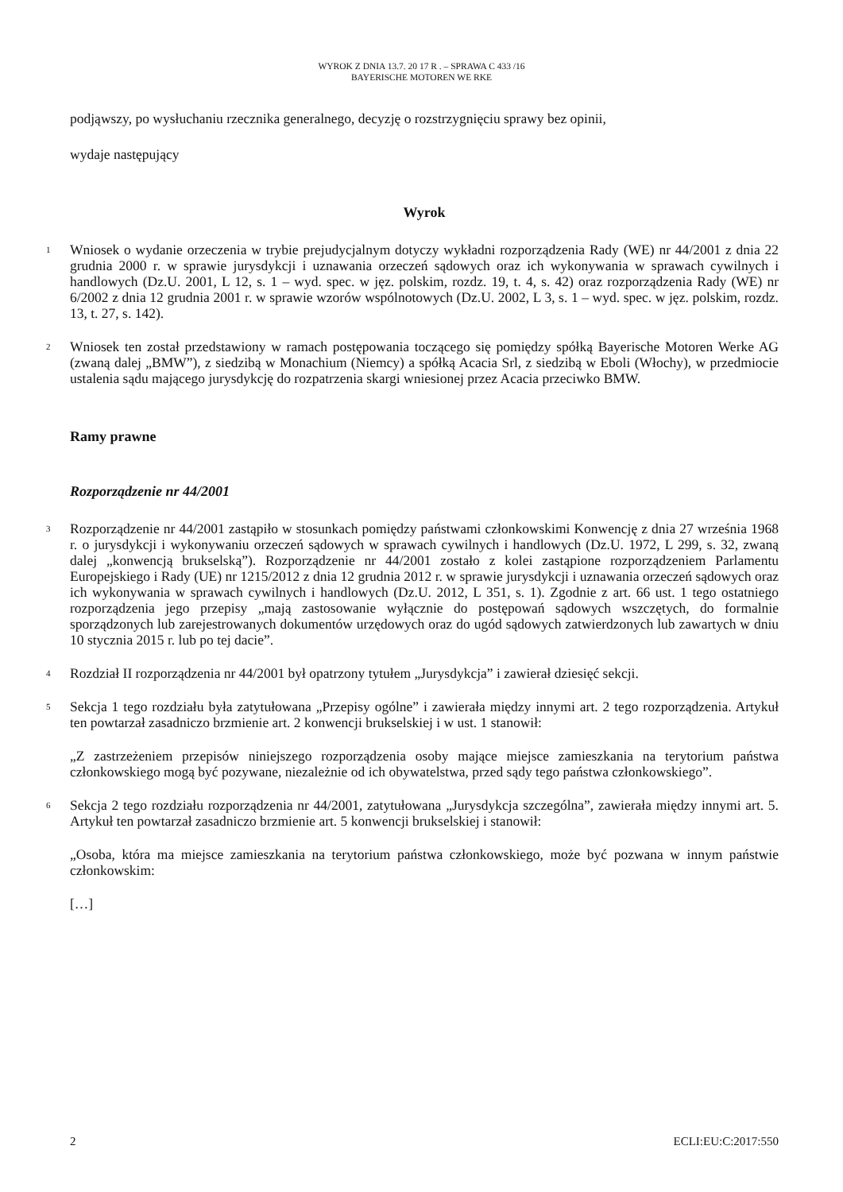WYROK Z DNIA 13.7. 20 17 R . – SPRAWA C 433 /16
BAYERISCHE MOTOREN WE RKE
podjąwszy, po wysłuchaniu rzecznika generalnego, decyzję o rozstrzygnięciu sprawy bez opinii,
wydaje następujący
Wyrok
1
Wniosek o wydanie orzeczenia w trybie prejudycjalnym dotyczy wykładni rozporządzenia Rady (WE) nr 44/2001 z dnia 22 grudnia 2000 r. w sprawie jurysdykcji i uznawania orzeczeń sądowych oraz ich wykonywania w sprawach cywilnych i handlowych (Dz.U. 2001, L 12, s. 1 – wyd. spec. w jęz. polskim, rozdz. 19, t. 4, s. 42) oraz rozporządzenia Rady (WE) nr 6/2002 z dnia 12 grudnia 2001 r. w sprawie wzorów wspólnotowych (Dz.U. 2002, L 3, s. 1 – wyd. spec. w jęz. polskim, rozdz. 13, t. 27, s. 142).
2
Wniosek ten został przedstawiony w ramach postępowania toczącego się pomiędzy spółką Bayerische Motoren Werke AG (zwaną dalej „BMW”), z siedzibą w Monachium (Niemcy) a spółką Acacia Srl, z siedzibą w Eboli (Włochy), w przedmiocie ustalenia sądu mającego jurysdykcję do rozpatrzenia skargi wniesionej przez Acacia przeciwko BMW.
Ramy prawne
Rozporządzenie nr 44/2001
3
Rozporządzenie nr 44/2001 zastąpiło w stosunkach pomiędzy państwami członkowskimi Konwencję z dnia 27 września 1968 r. o jurysdykcji i wykonywaniu orzeczeń sądowych w sprawach cywilnych i handlowych (Dz.U. 1972, L 299, s. 32, zwaną dalej „konwencją brukselską”). Rozporządzenie nr 44/2001 zostało z kolei zastąpione rozporządzeniem Parlamentu Europejskiego i Rady (UE) nr 1215/2012 z dnia 12 grudnia 2012 r. w sprawie jurysdykcji i uznawania orzeczeń sądowych oraz ich wykonywania w sprawach cywilnych i handlowych (Dz.U. 2012, L 351, s. 1). Zgodnie z art. 66 ust. 1 tego ostatniego rozporządzenia jego przepisy „mają zastosowanie wyłącznie do postępowań sądowych wszczętych, do formalnie sporządzonych lub zarejestrowanych dokumentów urzędowych oraz do ugód sądowych zatwierdzonych lub zawartych w dniu 10 stycznia 2015 r. lub po tej dacie”.
4
Rozdział II rozporządzenia nr 44/2001 był opatrzony tytułem „Jurysdykcja” i zawierał dziesięć sekcji.
5
Sekcja 1 tego rozdziału była zatytułowana „Przepisy ogólne” i zawierała między innymi art. 2 tego rozporządzenia. Artykuł ten powtarzał zasadniczo brzmienie art. 2 konwencji brukselskiej i w ust. 1 stanowił:
„Z zastrzeżeniem przepisów niniejszego rozporządzenia osoby mające miejsce zamieszkania na terytorium państwa członkowskiego mogą być pozywane, niezależnie od ich obywatelstwa, przed sądy tego państwa członkowskiego”.
6
Sekcja 2 tego rozdziału rozporządzenia nr 44/2001, zatytułowana „Jurysdykcja szczególna”, zawierała między innymi art. 5. Artykuł ten powtarzał zasadniczo brzmienie art. 5 konwencji brukselskiej i stanowił:
„Osoba, która ma miejsce zamieszkania na terytorium państwa członkowskiego, może być pozwana w innym państwie członkowskim:
[…]
2 ECLI:EU:C:2017:550